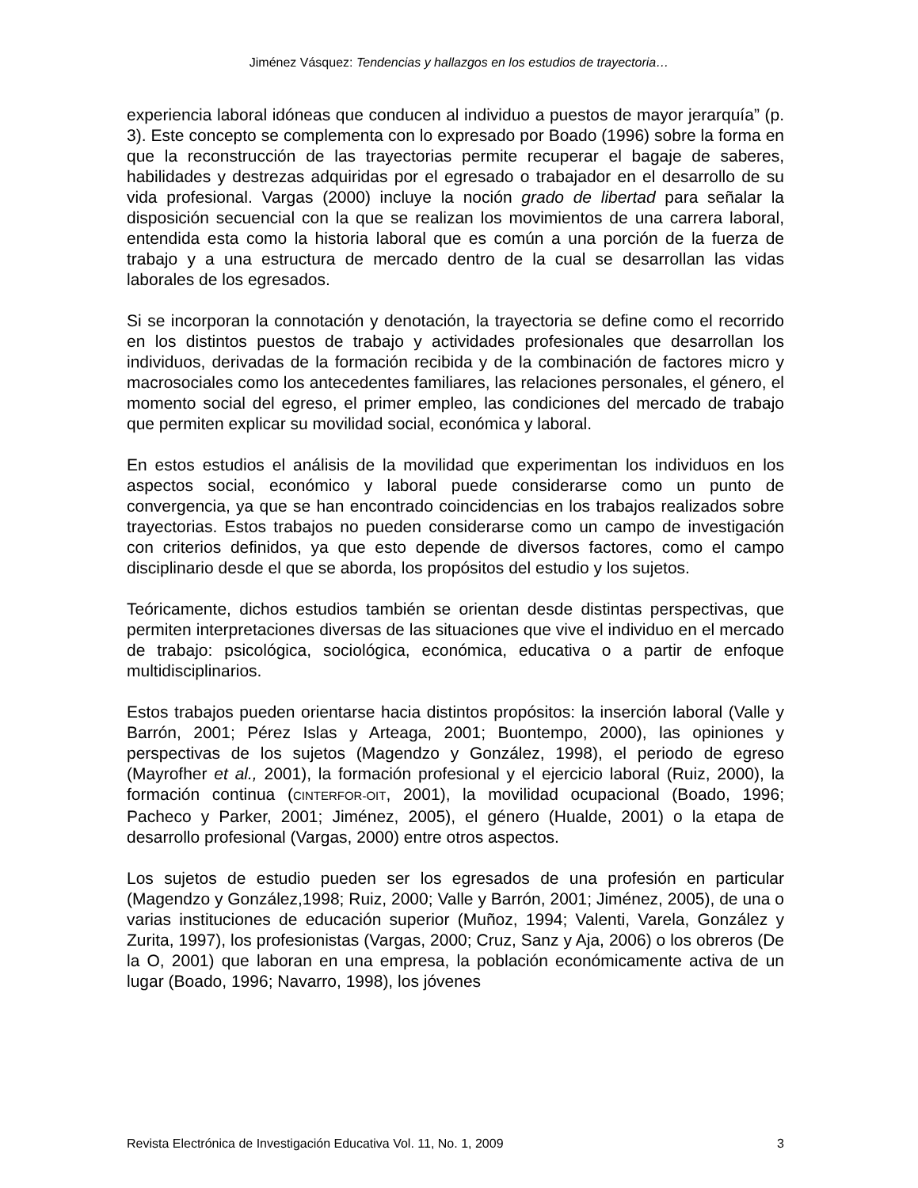Jiménez Vásquez: Tendencias y hallazgos en los estudios de trayectoria…
experiencia laboral idóneas que conducen al individuo a puestos de mayor jerarquía” (p. 3). Este concepto se complementa con lo expresado por Boado (1996) sobre la forma en que la reconstrucción de las trayectorias permite recuperar el bagaje de saberes, habilidades y destrezas adquiridas por el egresado o trabajador en el desarrollo de su vida profesional. Vargas (2000) incluye la noción grado de libertad para señalar la disposición secuencial con la que se realizan los movimientos de una carrera laboral, entendida esta como la historia laboral que es común a una porción de la fuerza de trabajo y a una estructura de mercado dentro de la cual se desarrollan las vidas laborales de los egresados.
Si se incorporan la connotación y denotación, la trayectoria se define como el recorrido en los distintos puestos de trabajo y actividades profesionales que desarrollan los individuos, derivadas de la formación recibida y de la combinación de factores micro y macrosociales como los antecedentes familiares, las relaciones personales, el género, el momento social del egreso, el primer empleo, las condiciones del mercado de trabajo que permiten explicar su movilidad social, económica y laboral.
En estos estudios el análisis de la movilidad que experimentan los individuos en los aspectos social, económico y laboral puede considerarse como un punto de convergencia, ya que se han encontrado coincidencias en los trabajos realizados sobre trayectorias. Estos trabajos no pueden considerarse como un campo de investigación con criterios definidos, ya que esto depende de diversos factores, como el campo disciplinario desde el que se aborda, los propósitos del estudio y los sujetos.
Teóricamente, dichos estudios también se orientan desde distintas perspectivas, que permiten interpretaciones diversas de las situaciones que vive el individuo en el mercado de trabajo: psicológica, sociológica, económica, educativa o a partir de enfoque multidisciplinarios.
Estos trabajos pueden orientarse hacia distintos propósitos: la inserción laboral (Valle y Barrón, 2001; Pérez Islas y Arteaga, 2001; Buontempo, 2000), las opiniones y perspectivas de los sujetos (Magendzo y González, 1998), el periodo de egreso (Mayrofher et al., 2001), la formación profesional y el ejercicio laboral (Ruiz, 2000), la formación continua (CINTERFOR-OIT, 2001), la movilidad ocupacional (Boado, 1996; Pacheco y Parker, 2001; Jiménez, 2005), el género (Hualde, 2001) o la etapa de desarrollo profesional (Vargas, 2000) entre otros aspectos.
Los sujetos de estudio pueden ser los egresados de una profesión en particular (Magendzo y González,1998; Ruiz, 2000; Valle y Barrón, 2001; Jiménez, 2005), de una o varias instituciones de educación superior (Muñoz, 1994; Valenti, Varela, González y Zurita, 1997), los profesionistas (Vargas, 2000; Cruz, Sanz y Aja, 2006) o los obreros (De la O, 2001) que laboran en una empresa, la población económicamente activa de un lugar (Boado, 1996; Navarro, 1998), los jóvenes
Revista Electrónica de Investigación Educativa Vol. 11, No. 1, 2009 3